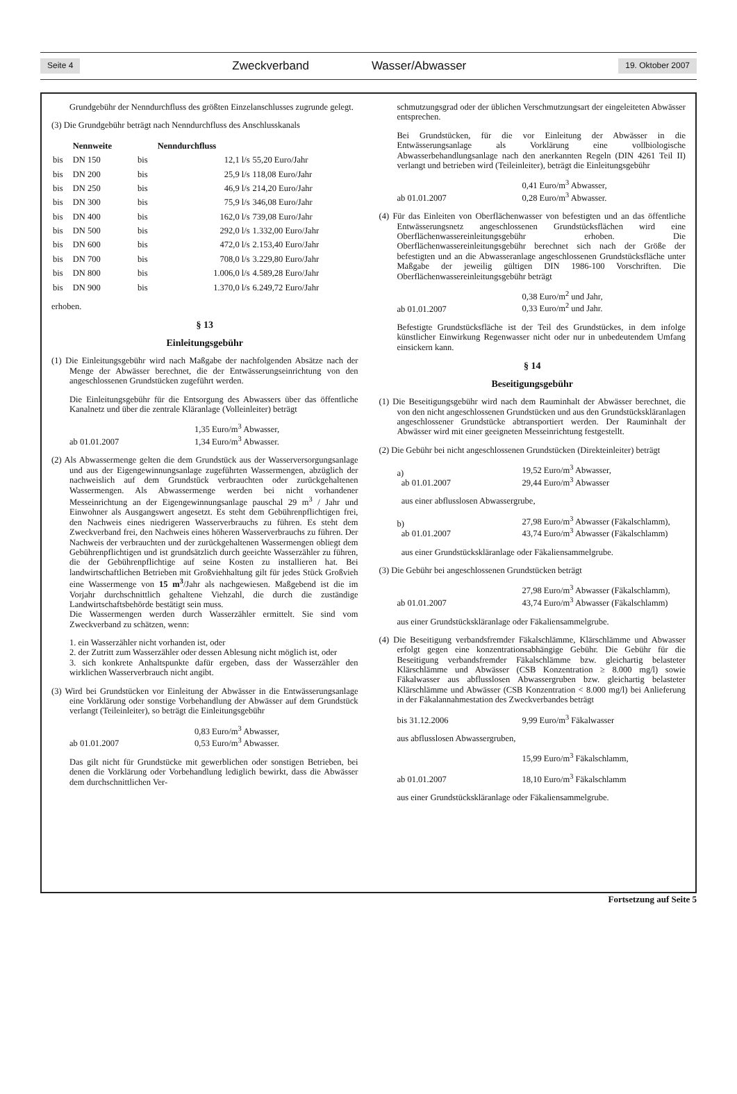Seite 4 Zweckverband Wasser/Abwasser 19. Oktober 2007
Grundgebühr der Nenndurchfluss des größten Einzelanschlusses zugrunde gelegt.
(3) Die Grundgebühr beträgt nach Nenndurchfluss des Anschlusskanals
| | Nennweite | | Nenndurchfluss | |
| --- | --- | --- | --- | --- |
| bis | DN 150 | bis | 12,1 l/s | 55,20 Euro/Jahr |
| bis | DN 200 | bis | 25,9 l/s | 118,08 Euro/Jahr |
| bis | DN 250 | bis | 46,9 l/s | 214,20 Euro/Jahr |
| bis | DN 300 | bis | 75,9 l/s | 346,08 Euro/Jahr |
| bis | DN 400 | bis | 162,0 l/s | 739,08 Euro/Jahr |
| bis | DN 500 | bis | 292,0 l/s | 1.332,00 Euro/Jahr |
| bis | DN 600 | bis | 472,0 l/s | 2.153,40 Euro/Jahr |
| bis | DN 700 | bis | 708,0 l/s | 3.229,80 Euro/Jahr |
| bis | DN 800 | bis | 1.006,0 l/s | 4.589,28 Euro/Jahr |
| bis | DN 900 | bis | 1.370,0 l/s | 6.249,72 Euro/Jahr |
erhoben.
§ 13
Einleitungsgebühr
(1) Die Einleitungsgebühr wird nach Maßgabe der nachfolgenden Absätze nach der Menge der Abwässer berechnet, die der Entwässerungseinrichtung von den angeschlossenen Grundstücken zugeführt werden.
Die Einleitungsgebühr für die Entsorgung des Abwassers über das öffentliche Kanalnetz und über die zentrale Kläranlage (Volleinleiter) beträgt
ab 01.01.2007 1,35 Euro/m<sup>3</sup> Abwasser,
1,34 Euro/m<sup>3</sup> Abwasser.
(2) Als Abwassermenge gelten die dem Grundstück aus der Wasserversorgungsanlage und aus der Eigengewinnungsanlage zugeführten Wassermengen, abzüglich der nachweislich auf dem Grundstück verbrauchten oder zurückgehaltenen Wassermengen. Als Abwassermenge werden bei nicht vorhandener Messeinrichtung an der Eigengewinnungsanlage pauschal 29 m<sup>3</sup> / Jahr und Einwohner als Ausgangswert angesetzt. Es steht dem Gebührenpflichtigen frei, den Nachweis eines niedrigeren Wasserverbrauchs zu führen. Es steht dem Zweckverband frei, den Nachweis eines höheren Wasserverbrauchs zu führen. Der Nachweis der verbrauchten und der zurückgehaltenen Wassermengen obliegt dem Gebührenpflichtigen und ist grundsätzlich durch geeichte Wasserzähler zu führen, die der Gebührenpflichtige auf seine Kosten zu installieren hat. Bei landwirtschaftlichen Betrieben mit Großviehhaltung gilt für jedes Stück Großvieh eine Wassermenge von 15 m<sup>3</sup>/Jahr als nachgewiesen. Maßgebend ist die im Vorjahr durchschnittlich gehaltene Viehzahl, die durch die zuständige Landwirtschaftsbehörde bestätigt sein muss.
Die Wassermengen werden durch Wasserzähler ermittelt. Sie sind vom Zweckverband zu schätzen, wenn:
1. ein Wasserzähler nicht vorhanden ist, oder
2. der Zutritt zum Wasserzähler oder dessen Ablesung nicht möglich ist, oder
3. sich konkrete Anhaltspunkte dafür ergeben, dass der Wasserzähler den wirklichen Wasserverbrauch nicht angibt.
(3) Wird bei Grundstücken vor Einleitung der Abwässer in die Entwässerungsanlage eine Vorklärung oder sonstige Vorbehandlung der Abwässer auf dem Grundstück verlangt (Teileinleiter), so beträgt die Einleitungsgebühr
ab 01.01.2007 0,83 Euro/m<sup>3</sup> Abwasser,
0,53 Euro/m<sup>3</sup> Abwasser.
Das gilt nicht für Grundstücke mit gewerblichen oder sonstigen Betrieben, bei denen die Vorklärung oder Vorbehandlung lediglich bewirkt, dass die Abwässer dem durchschnittlichen Ver-
schmutzungsgrad oder der üblichen Verschmutzungsart der eingeleiteten Abwässer entsprechen.
Bei Grundstücken, für die vor Einleitung der Abwässer in die Entwässerungsanlage als Vorklärung eine vollbiologische Abwasserbehandlungsanlage nach den anerkannten Regeln (DIN 4261 Teil II) verlangt und betrieben wird (Teileinleiter), beträgt die Einleitungsgebühr
ab 01.01.2007 0,41 Euro/m<sup>3</sup> Abwasser,
0,28 Euro/m<sup>3</sup> Abwasser.
(4) Für das Einleiten von Oberflächenwasser von befestigten und an das öffentliche Entwässerungsnetz angeschlossenen Grundstücksflächen wird eine Oberflächenwassereinleitungsgebühr erhoben. Die Oberflächenwassereinleitungsgebühr berechnet sich nach der Größe der befestigten und an die Abwasseranlage angeschlossenen Grundstücksfläche unter Maßgabe der jeweilig gültigen DIN 1986-100 Vorschriften. Die Oberflächenwassereinleitungsgebühr beträgt
ab 01.01.2007 0,38 Euro/m<sup>2</sup> und Jahr,
0,33 Euro/m<sup>2</sup> und Jahr.
Befestigte Grundstücksfläche ist der Teil des Grundstückes, in dem infolge künstlicher Einwirkung Regenwasser nicht oder nur in unbedeutendem Umfang einsickern kann.
§ 14
Beseitigungsgebühr
(1) Die Beseitigungsgebühr wird nach dem Rauminhalt der Abwässer berechnet, die von den nicht angeschlossenen Grundstücken und aus den Grundstückskläranlagen angeschlossener Grundstücke abtransportiert werden. Der Rauminhalt der Abwässer wird mit einer geeigneten Messeinrichtung festgestellt.
(2) Die Gebühr bei nicht angeschlossenen Grundstücken (Direkteinleiter) beträgt
a)
ab 01.01.2007
19,52 Euro/m<sup>3</sup> Abwasser,
29,44 Euro/m<sup>3</sup> Abwasser
aus einer abflusslosen Abwassergrube,
b)
ab 01.01.2007
27,98 Euro/m<sup>3</sup> Abwasser (Fäkalschlamm),
43,74 Euro/m<sup>3</sup> Abwasser (Fäkalschlamm)
aus einer Grundstückskläranlage oder Fäkaliensammelgrube.
(3) Die Gebühr bei angeschlossenen Grundstücken beträgt
ab 01.01.2007 27,98 Euro/m<sup>3</sup> Abwasser (Fäkalschlamm),
43,74 Euro/m<sup>3</sup> Abwasser (Fäkalschlamm)
aus einer Grundstückskläranlage oder Fäkaliensammelgrube.
(4) Die Beseitigung verbandsfremder Fäkalschlämme, Klärschlämme und Abwasser erfolgt gegen eine konzentrationsabhängige Gebühr. Die Gebühr für die Beseitigung verbandsfremder Fäkalschlämme bzw. gleichartig belasteter Klärschlämme und Abwässer (CSB Konzentration ≥ 8.000 mg/l) sowie Fäkalwasser aus abflusslosen Abwassergruben bzw. gleichartig belasteter Klärschlämme und Abwässer (CSB Konzentration < 8.000 mg/l) bei Anlieferung in der Fäkalannahmestation des Zweckverbandes beträgt
bis 31.12.2006 9,99 Euro/m<sup>3</sup> Fäkalwasser
aus abflusslosen Abwassergruben,
15,99 Euro/m<sup>3</sup> Fäkalschlamm,
ab 01.01.2007 18,10 Euro/m<sup>3</sup> Fäkalschlamm
aus einer Grundstückskläranlage oder Fäkaliensammelgrube.
Fortsetzung auf Seite 5